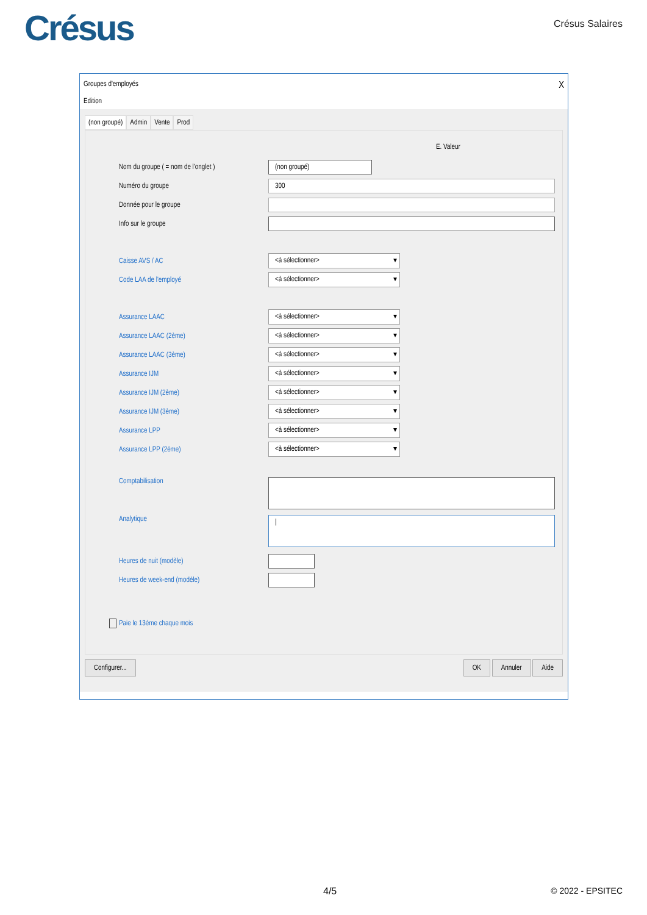Crésus Crésus Salaires
Groupes d'employés X
Edition
(non groupé) Admin Vente Prod
E. Valeur
Nom du groupe ( = nom de l'onglet )
(non groupé)
Numéro du groupe
300
Donnée pour le groupe
Info sur le groupe
Caisse AVS / AC
<à sélectionner>
Code LAA de l'employé
<à sélectionner>
Assurance LAAC
<à sélectionner>
Assurance LAAC (2ème)
<à sélectionner>
Assurance LAAC (3ème)
<à sélectionner>
Assurance IJM
<à sélectionner>
Assurance IJM (2ème)
<à sélectionner>
Assurance IJM (3ème)
<à sélectionner>
Assurance LPP
<à sélectionner>
Assurance LPP (2ème)
<à sélectionner>
Comptabilisation
Analytique
|
Heures de nuit (modèle)
Heures de week-end (modèle)
Paie le 13ème chaque mois
Configurer... OK Annuler Aide
4/5 © 2022 - EPSITEC